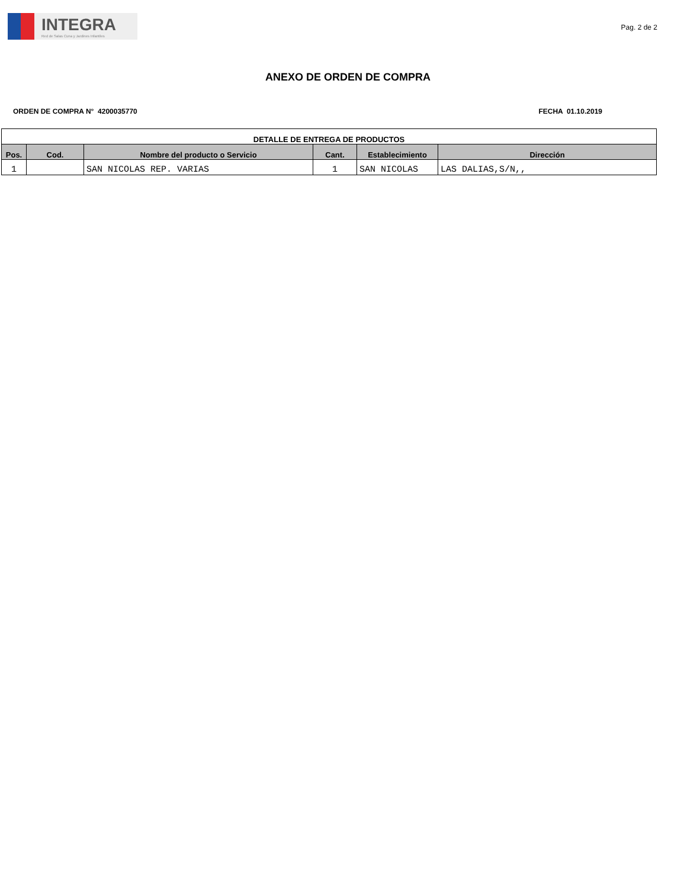INTEGRA
Red de Salas Cuna y Jardines Infantiles
Pag. 2 de 2
ANEXO DE ORDEN DE COMPRA
ORDEN DE COMPRA N° 4200035770 FECHA 01.10.2019
| DETALLE DE ENTREGA DE PRODUCTOS | | | | | |
| --- | --- | --- | --- | --- | --- |
| Pos. | Cod. | Nombre del producto o Servicio | Cant. | Establecimiento | Dirección |
| 1 | | SAN NICOLAS REP. VARIAS | 1 | SAN NICOLAS | LAS DALIAS,S/N,, |